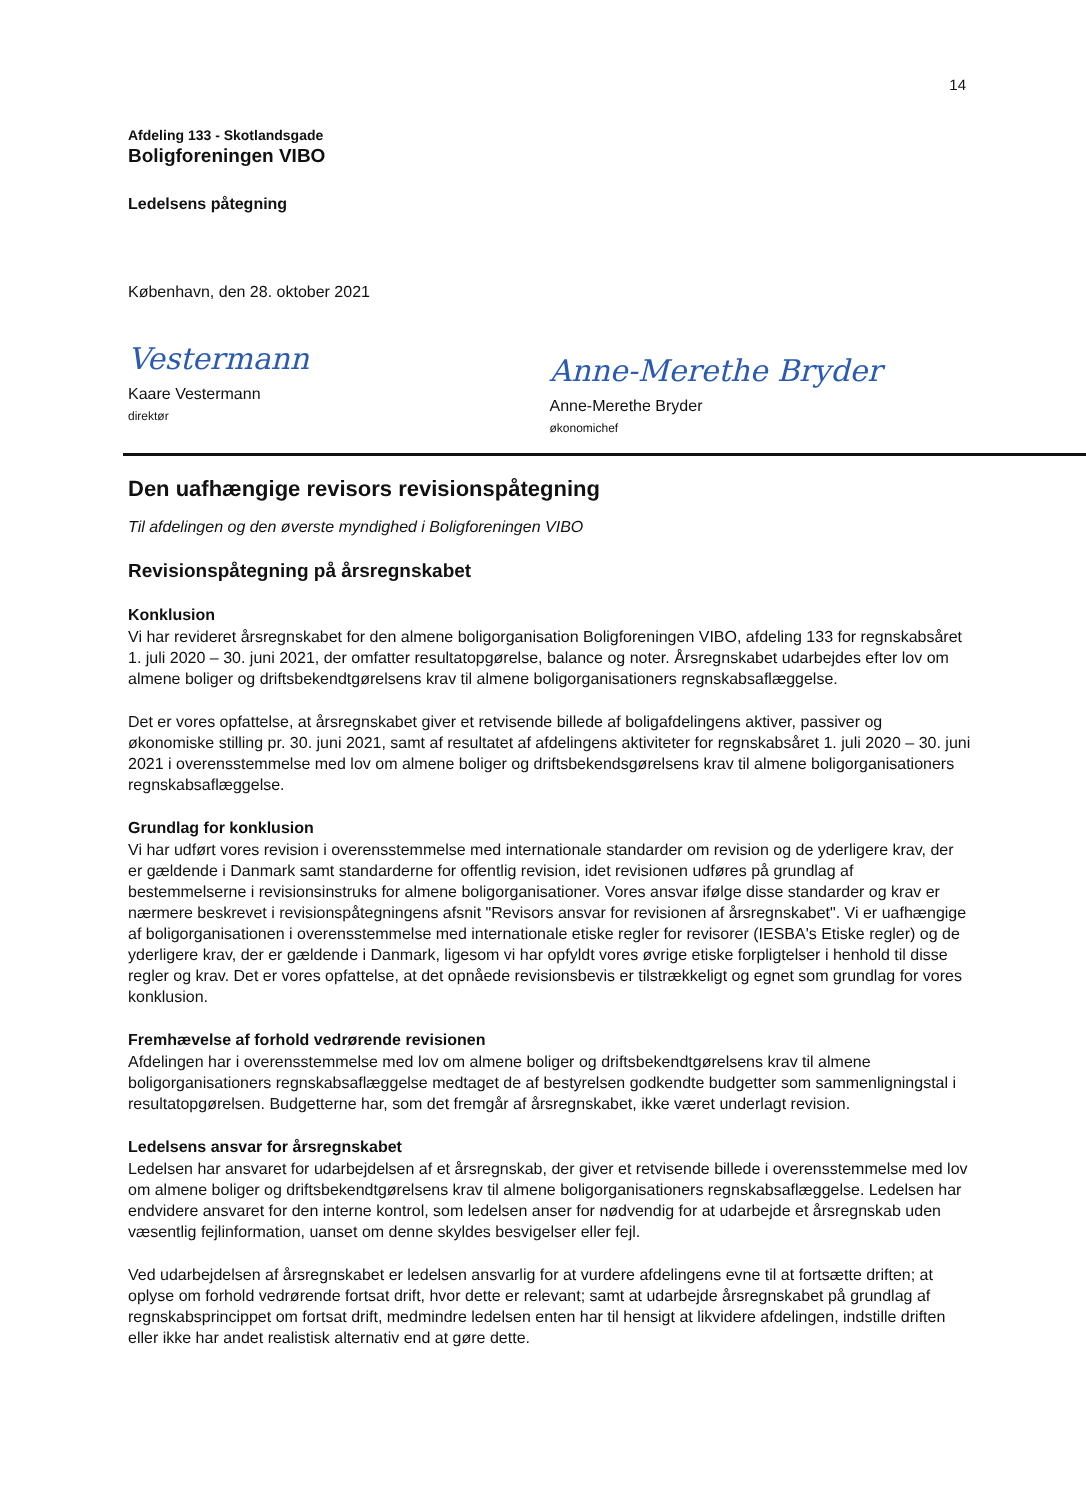14
Afdeling 133 - Skotlandsgade
Boligforeningen VIBO
Ledelsens påtegning
København, den 28. oktober 2021
Vestermann
Kaare Vestermann
direktør
Anne-Merethe Bryder
Anne-Merethe Bryder
økonomichef
Den uafhængige revisors revisionspåtegning
Til afdelingen og den øverste myndighed i Boligforeningen VIBO
Revisionspåtegning på årsregnskabet
Konklusion
Vi har revideret årsregnskabet for den almene boligorganisation Boligforeningen VIBO, afdeling 133 for regnskabsåret 1. juli 2020 – 30. juni 2021, der omfatter resultatopgørelse, balance og noter. Årsregnskabet udarbejdes efter lov om almene boliger og driftsbekendtgørelsens krav til almene boligorganisationers regnskabsaflæggelse.
Det er vores opfattelse, at årsregnskabet giver et retvisende billede af boligafdelingens aktiver, passiver og økonomiske stilling pr. 30. juni 2021, samt af resultatet af afdelingens aktiviteter for regnskabsåret 1. juli 2020 – 30. juni 2021 i overensstemmelse med lov om almene boliger og driftsbekendsgørelsens krav til almene boligorganisationers regnskabsaflæggelse.
Grundlag for konklusion
Vi har udført vores revision i overensstemmelse med internationale standarder om revision og de yderligere krav, der er gældende i Danmark samt standarderne for offentlig revision, idet revisionen udføres på grundlag af bestemmelserne i revisionsinstruks for almene boligorganisationer. Vores ansvar ifølge disse standarder og krav er nærmere beskrevet i revisionspåtegningens afsnit "Revisors ansvar for revisionen af årsregnskabet". Vi er uafhængige af boligorganisationen i overensstemmelse med internationale etiske regler for revisorer (IESBA's Etiske regler) og de yderligere krav, der er gældende i Danmark, ligesom vi har opfyldt vores øvrige etiske forpligtelser i henhold til disse regler og krav. Det er vores opfattelse, at det opnåede revisionsbevis er tilstrækkeligt og egnet som grundlag for vores konklusion.
Fremhævelse af forhold vedrørende revisionen
Afdelingen har i overensstemmelse med lov om almene boliger og driftsbekendtgørelsens krav til almene boligorganisationers regnskabsaflæggelse medtaget de af bestyrelsen godkendte budgetter som sammenligningstal i resultatopgørelsen. Budgetterne har, som det fremgår af årsregnskabet, ikke været underlagt revision.
Ledelsens ansvar for årsregnskabet
Ledelsen har ansvaret for udarbejdelsen af et årsregnskab, der giver et retvisende billede i overensstemmelse med lov om almene boliger og driftsbekendtgørelsens krav til almene boligorganisationers regnskabsaflæggelse. Ledelsen har endvidere ansvaret for den interne kontrol, som ledelsen anser for nødvendig for at udarbejde et årsregnskab uden væsentlig fejlinformation, uanset om denne skyldes besvigelser eller fejl.
Ved udarbejdelsen af årsregnskabet er ledelsen ansvarlig for at vurdere afdelingens evne til at fortsætte driften; at oplyse om forhold vedrørende fortsat drift, hvor dette er relevant; samt at udarbejde årsregnskabet på grundlag af regnskabsprincippet om fortsat drift, medmindre ledelsen enten har til hensigt at likvidere afdelingen, indstille driften eller ikke har andet realistisk alternativ end at gøre dette.